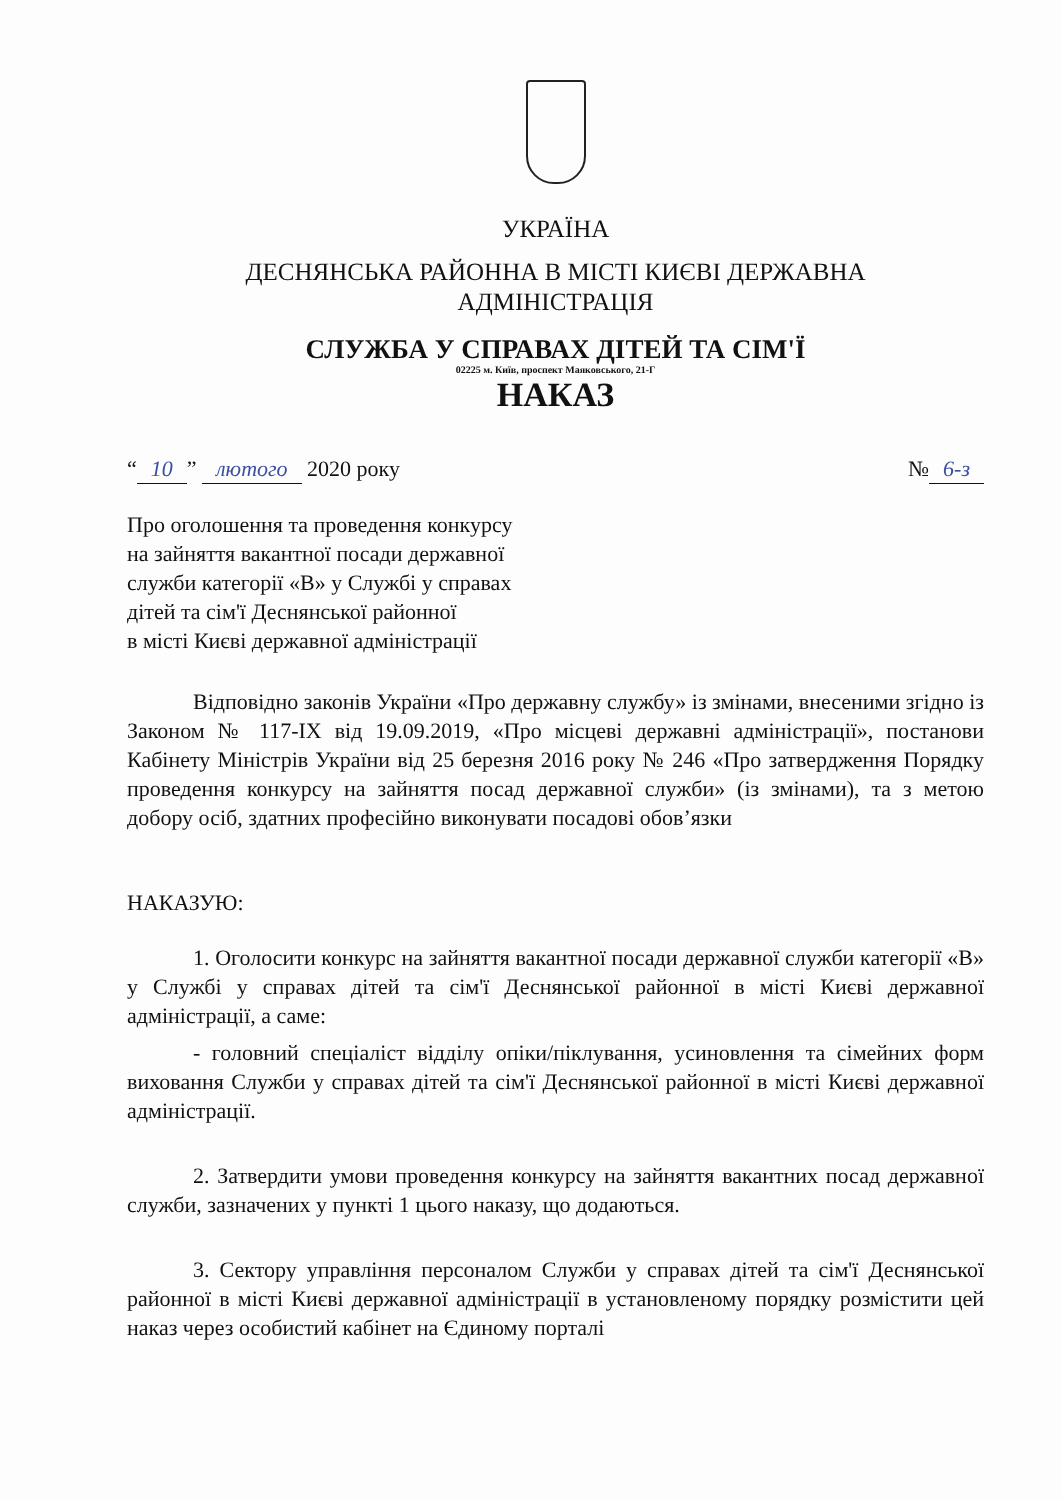УКРАЇНА
ДЕСНЯНСЬКА РАЙОННА В МІСТІ КИЄВІ ДЕРЖАВНА
АДМІНІСТРАЦІЯ
СЛУЖБА У СПРАВАХ ДІТЕЙ ТА СІМ'Ї
02225 м. Київ, проспект Маяковського, 21-Г
НАКАЗ
“10” лютого 2020 року № 6-з
Про оголошення та проведення конкурсу
на зайняття вакантної посади державної
служби категорії «В» у Службі у справах
дітей та сім'ї Деснянської районної
в місті Києві державної адміністрації
Відповідно законів України «Про державну службу» із змінами, внесеними згідно із Законом № 117-IX від 19.09.2019, «Про місцеві державні адміністрації», постанови Кабінету Міністрів України від 25 березня 2016 року № 246 «Про затвердження Порядку проведення конкурсу на зайняття посад державної служби» (із змінами), та з метою добору осіб, здатних професійно виконувати посадові обов’язки
НАКАЗУЮ:
1. Оголосити конкурс на зайняття вакантної посади державної служби категорії «В» у Службі у справах дітей та сім'ї Деснянської районної в місті Києві державної адміністрації, а саме:
- головний спеціаліст відділу опіки/піклування, усиновлення та сімейних форм виховання Служби у справах дітей та сім'ї Деснянської районної в місті Києві державної адміністрації.
2. Затвердити умови проведення конкурсу на зайняття вакантних посад державної служби, зазначених у пункті 1 цього наказу, що додаються.
3. Сектору управління персоналом Служби у справах дітей та сім'ї Деснянської районної в місті Києві державної адміністрації в установленому порядку розмістити цей наказ через особистий кабінет на Єдиному порталі